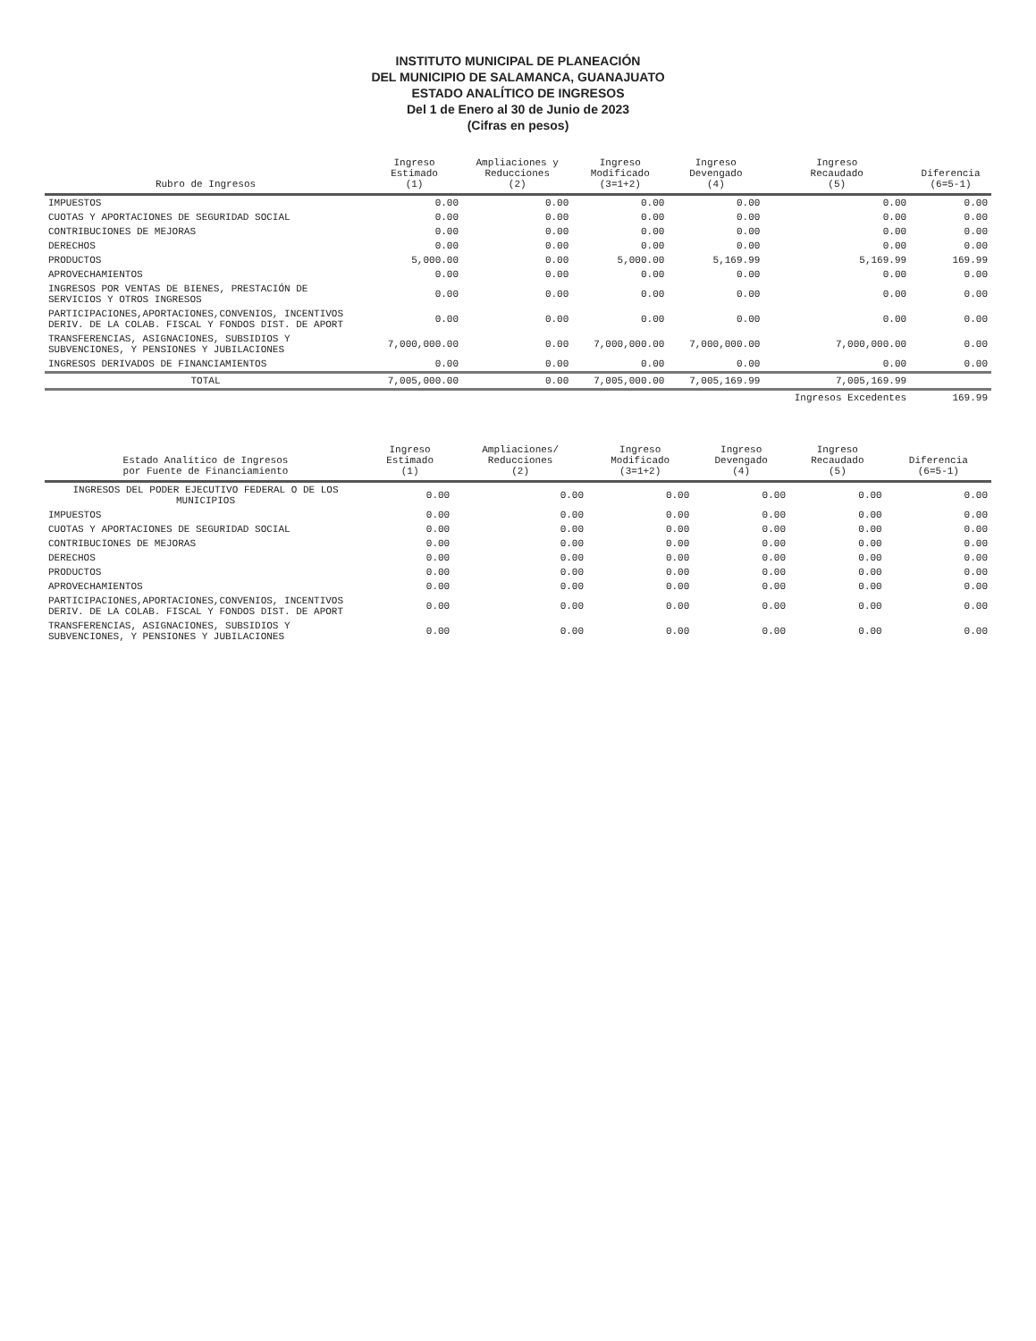INSTITUTO MUNICIPAL DE PLANEACIÓN
DEL MUNICIPIO DE SALAMANCA, GUANAJUATO
ESTADO ANALÍTICO DE INGRESOS
Del 1 de Enero al 30 de Junio de 2023
(Cifras en pesos)
| Rubro de Ingresos | Ingreso Estimado (1) | Ampliaciones y Reducciones (2) | Ingreso Modificado (3=1+2) | Ingreso Devengado (4) | Ingreso Recaudado (5) | Diferencia (6=5-1) |
| --- | --- | --- | --- | --- | --- | --- |
| IMPUESTOS | 0.00 | 0.00 | 0.00 | 0.00 | 0.00 | 0.00 |
| CUOTAS Y APORTACIONES DE SEGURIDAD SOCIAL | 0.00 | 0.00 | 0.00 | 0.00 | 0.00 | 0.00 |
| CONTRIBUCIONES DE MEJORAS | 0.00 | 0.00 | 0.00 | 0.00 | 0.00 | 0.00 |
| DERECHOS | 0.00 | 0.00 | 0.00 | 0.00 | 0.00 | 0.00 |
| PRODUCTOS | 5,000.00 | 0.00 | 5,000.00 | 5,169.99 | 5,169.99 | 169.99 |
| APROVECHAMIENTOS | 0.00 | 0.00 | 0.00 | 0.00 | 0.00 | 0.00 |
| INGRESOS POR VENTAS DE BIENES, PRESTACIÓN DE SERVICIOS Y OTROS INGRESOS | 0.00 | 0.00 | 0.00 | 0.00 | 0.00 | 0.00 |
| PARTICIPACIONES,APORTACIONES,CONVENIOS, INCENTIVOS DERIV. DE LA COLAB. FISCAL Y FONDOS DIST. DE APORT | 0.00 | 0.00 | 0.00 | 0.00 | 0.00 | 0.00 |
| TRANSFERENCIAS, ASIGNACIONES, SUBSIDIOS Y SUBVENCIONES, Y PENSIONES Y JUBILACIONES | 7,000,000.00 | 0.00 | 7,000,000.00 | 7,000,000.00 | 7,000,000.00 | 0.00 |
| INGRESOS DERIVADOS DE FINANCIAMIENTOS | 0.00 | 0.00 | 0.00 | 0.00 | 0.00 | 0.00 |
| TOTAL | 7,005,000.00 | 0.00 | 7,005,000.00 | 7,005,169.99 | 7,005,169.99 | |
| | | | | | Ingresos Excedentes | 169.99 |
| Estado Analítico de Ingresos por Fuente de Financiamiento | Ingreso Estimado (1) | Ampliaciones/ Reducciones (2) | Ingreso Modificado (3=1+2) | Ingreso Devengado (4) | Ingreso Recaudado (5) | Diferencia (6=5-1) |
| --- | --- | --- | --- | --- | --- | --- |
| INGRESOS DEL PODER EJECUTIVO FEDERAL O DE LOS MUNICIPIOS | 0.00 | 0.00 | 0.00 | 0.00 | 0.00 | 0.00 |
| IMPUESTOS | 0.00 | 0.00 | 0.00 | 0.00 | 0.00 | 0.00 |
| CUOTAS Y APORTACIONES DE SEGURIDAD SOCIAL | 0.00 | 0.00 | 0.00 | 0.00 | 0.00 | 0.00 |
| CONTRIBUCIONES DE MEJORAS | 0.00 | 0.00 | 0.00 | 0.00 | 0.00 | 0.00 |
| DERECHOS | 0.00 | 0.00 | 0.00 | 0.00 | 0.00 | 0.00 |
| PRODUCTOS | 0.00 | 0.00 | 0.00 | 0.00 | 0.00 | 0.00 |
| APROVECHAMIENTOS | 0.00 | 0.00 | 0.00 | 0.00 | 0.00 | 0.00 |
| PARTICIPACIONES,APORTACIONES,CONVENIOS, INCENTIVOS DERIV. DE LA COLAB. FISCAL Y FONDOS DIST. DE APORT | 0.00 | 0.00 | 0.00 | 0.00 | 0.00 | 0.00 |
| TRANSFERENCIAS, ASIGNACIONES, SUBSIDIOS Y SUBVENCIONES, Y PENSIONES Y JUBILACIONES | 0.00 | 0.00 | 0.00 | 0.00 | 0.00 | 0.00 |